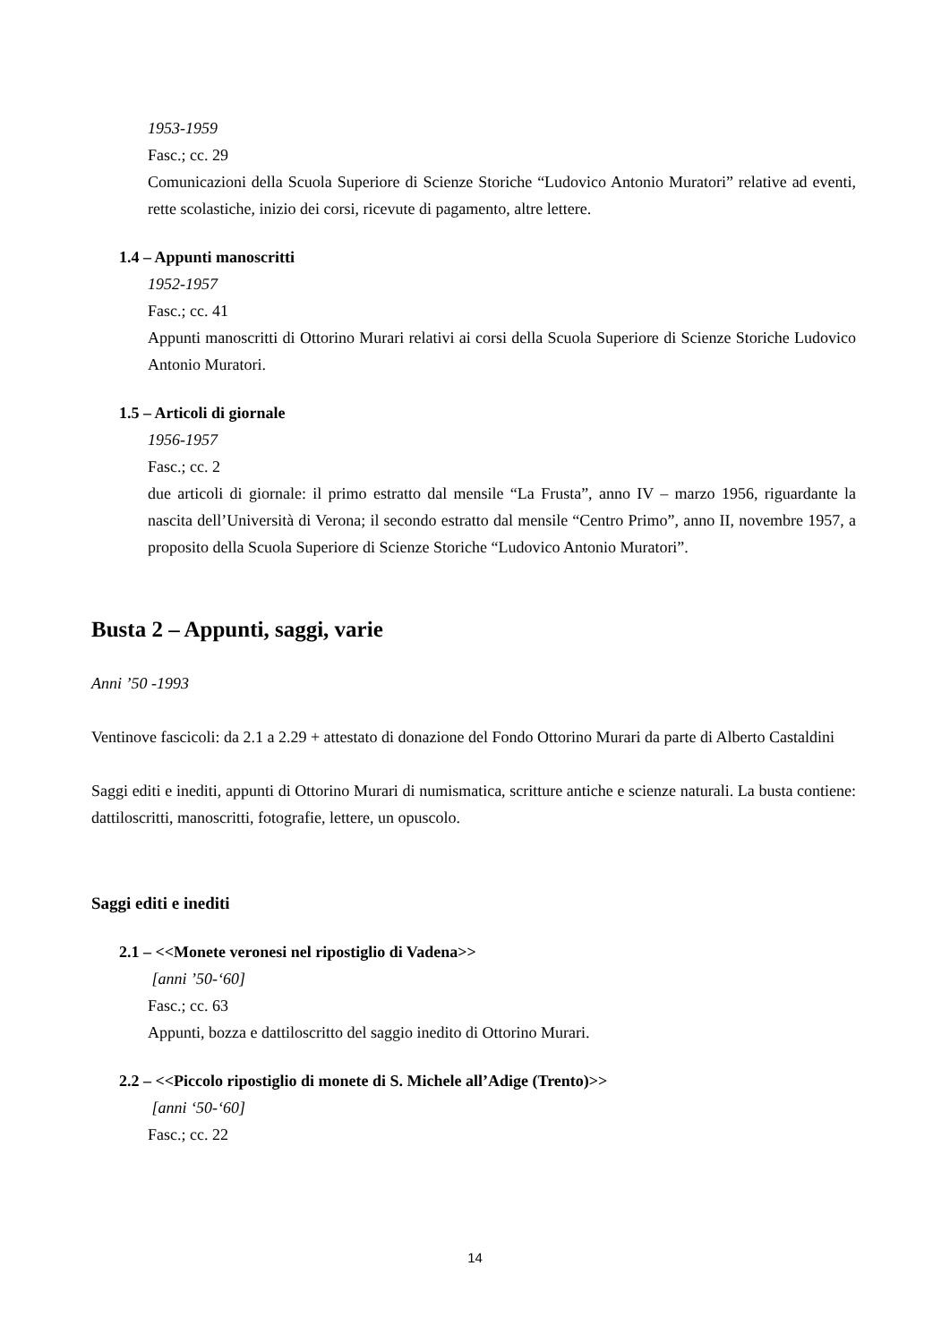1953-1959
Fasc.; cc. 29
Comunicazioni della Scuola Superiore di Scienze Storiche “Ludovico Antonio Muratori” relative ad eventi, rette scolastiche, inizio dei corsi, ricevute di pagamento, altre lettere.
1.4 – Appunti manoscritti
1952-1957
Fasc.; cc. 41
Appunti manoscritti di Ottorino Murari relativi ai corsi della Scuola Superiore di Scienze Storiche Ludovico Antonio Muratori.
1.5 – Articoli di giornale
1956-1957
Fasc.; cc. 2
due articoli di giornale: il primo estratto dal mensile “La Frusta”, anno IV – marzo 1956, riguardante la nascita dell’Università di Verona; il secondo estratto dal mensile “Centro Primo”, anno II, novembre 1957, a proposito della Scuola Superiore di Scienze Storiche “Ludovico Antonio Muratori”.
Busta 2 – Appunti, saggi, varie
Anni ’50 -1993
Ventinove fascicoli: da 2.1 a 2.29 + attestato di donazione del Fondo Ottorino Murari da parte di Alberto Castaldini
Saggi editi e inediti, appunti di Ottorino Murari di numismatica, scritture antiche e scienze naturali. La busta contiene: dattiloscritti, manoscritti, fotografie, lettere, un opuscolo.
Saggi editi e inediti
2.1 – <<Monete veronesi nel ripostiglio di Vadena>>
[anni ’50-‘60]
Fasc.; cc. 63
Appunti, bozza e dattiloscritto del saggio inedito di Ottorino Murari.
2.2 – <<Piccolo ripostiglio di monete di S. Michele all’Adige (Trento)>>
[anni ‘50-‘60]
Fasc.; cc. 22
14